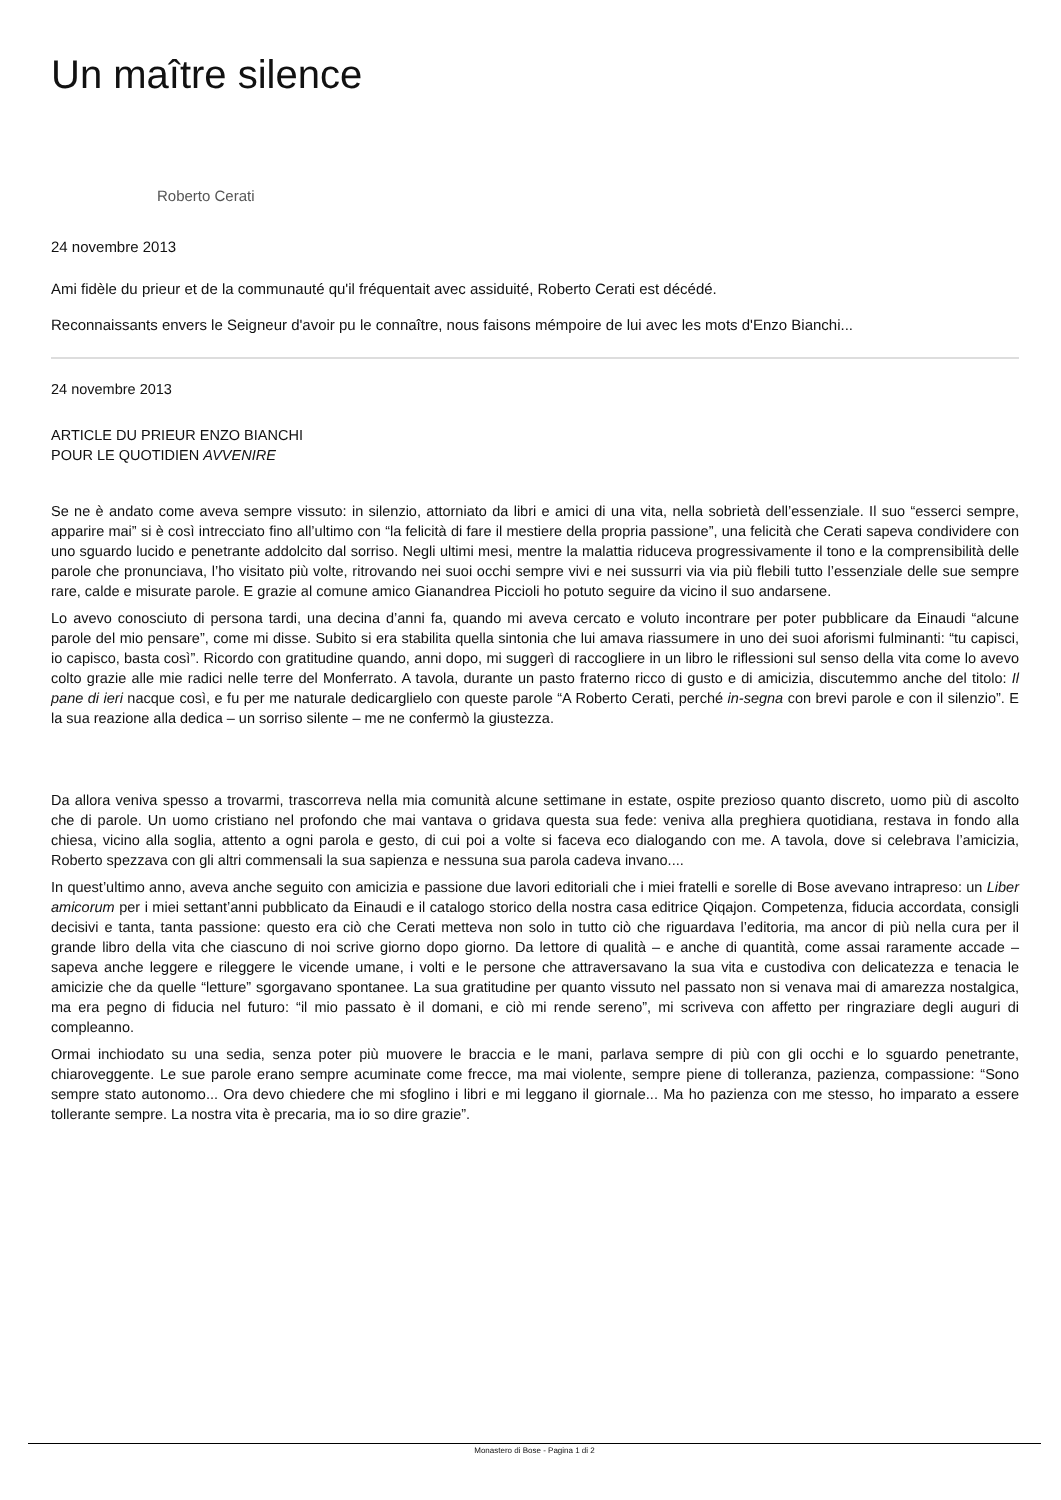Un maître silence
Roberto Cerati
24 novembre 2013
Ami fidèle du prieur et de la communauté qu'il fréquentait avec assiduité, Roberto Cerati est décédé.
Reconnaissants envers le Seigneur d'avoir pu le connaître, nous faisons mémpoire de lui avec les mots d'Enzo Bianchi...
24 novembre 2013
ARTICLE DU PRIEUR ENZO BIANCHI
POUR LE QUOTIDIEN AVVENIRE
Se ne è andato come aveva sempre vissuto: in silenzio, attorniato da libri e amici di una vita, nella sobrietà dell’essenziale. Il suo “esserci sempre, apparire mai” si è così intrecciato fino all’ultimo con “la felicità di fare il mestiere della propria passione”, una felicità che Cerati sapeva condividere con uno sguardo lucido e penetrante addolcito dal sorriso. Negli ultimi mesi, mentre la malattia riduceva progressivamente il tono e la comprensibilità delle parole che pronunciava, l’ho visitato più volte, ritrovando nei suoi occhi sempre vivi e nei sussurri via via più flebili tutto l’essenziale delle sue sempre rare, calde e misurate parole. E grazie al comune amico Gianandrea Piccioli ho potuto seguire da vicino il suo andarsene.
Lo avevo conosciuto di persona tardi, una decina d’anni fa, quando mi aveva cercato e voluto incontrare per poter pubblicare da Einaudi “alcune parole del mio pensare”, come mi disse. Subito si era stabilita quella sintonia che lui amava riassumere in uno dei suoi aforismi fulminanti: “tu capisci, io capisco, basta così”. Ricordo con gratitudine quando, anni dopo, mi suggerì di raccogliere in un libro le riflessioni sul senso della vita come lo avevo colto grazie alle mie radici nelle terre del Monferrato. A tavola, durante un pasto fraterno ricco di gusto e di amicizia, discutemmo anche del titolo: Il pane di ieri nacque così, e fu per me naturale dedicarglielo con queste parole “A Roberto Cerati, perché in-segna con brevi parole e con il silenzio”. E la sua reazione alla dedica – un sorriso silente – me ne confermò la giustezza.
Da allora veniva spesso a trovarmi, trascorreva nella mia comunità alcune settimane in estate, ospite prezioso quanto discreto, uomo più di ascolto che di parole. Un uomo cristiano nel profondo che mai vantava o gridava questa sua fede: veniva alla preghiera quotidiana, restava in fondo alla chiesa, vicino alla soglia, attento a ogni parola e gesto, di cui poi a volte si faceva eco dialogando con me. A tavola, dove si celebrava l’amicizia, Roberto spezzava con gli altri commensali la sua sapienza e nessuna sua parola cadeva invano....
In quest’ultimo anno, aveva anche seguito con amicizia e passione due lavori editoriali che i miei fratelli e sorelle di Bose avevano intrapreso: un Liber amicorum per i miei settant’anni pubblicato da Einaudi e il catalogo storico della nostra casa editrice Qiqajon. Competenza, fiducia accordata, consigli decisivi e tanta, tanta passione: questo era ciò che Cerati metteva non solo in tutto ciò che riguardava l’editoria, ma ancor di più nella cura per il grande libro della vita che ciascuno di noi scrive giorno dopo giorno. Da lettore di qualità – e anche di quantità, come assai raramente accade – sapeva anche leggere e rileggere le vicende umane, i volti e le persone che attraversavano la sua vita e custodiva con delicatezza e tenacia le amicizie che da quelle “letture” sgorgavano spontanee. La sua gratitudine per quanto vissuto nel passato non si venava mai di amarezza nostalgica, ma era pegno di fiducia nel futuro: “il mio passato è il domani, e ciò mi rende sereno”, mi scriveva con affetto per ringraziare degli auguri di compleanno.
Ormai inchiodato su una sedia, senza poter più muovere le braccia e le mani, parlava sempre di più con gli occhi e lo sguardo penetrante, chiaroveggente. Le sue parole erano sempre acuminate come frecce, ma mai violente, sempre piene di tolleranza, pazienza, compassione: “Sono sempre stato autonomo... Ora devo chiedere che mi sfoglino i libri e mi leggano il giornale... Ma ho pazienza con me stesso, ho imparato a essere tollerante sempre. La nostra vita è precaria, ma io so dire grazie”.
Monastero di Bose - Pagina 1 di 2